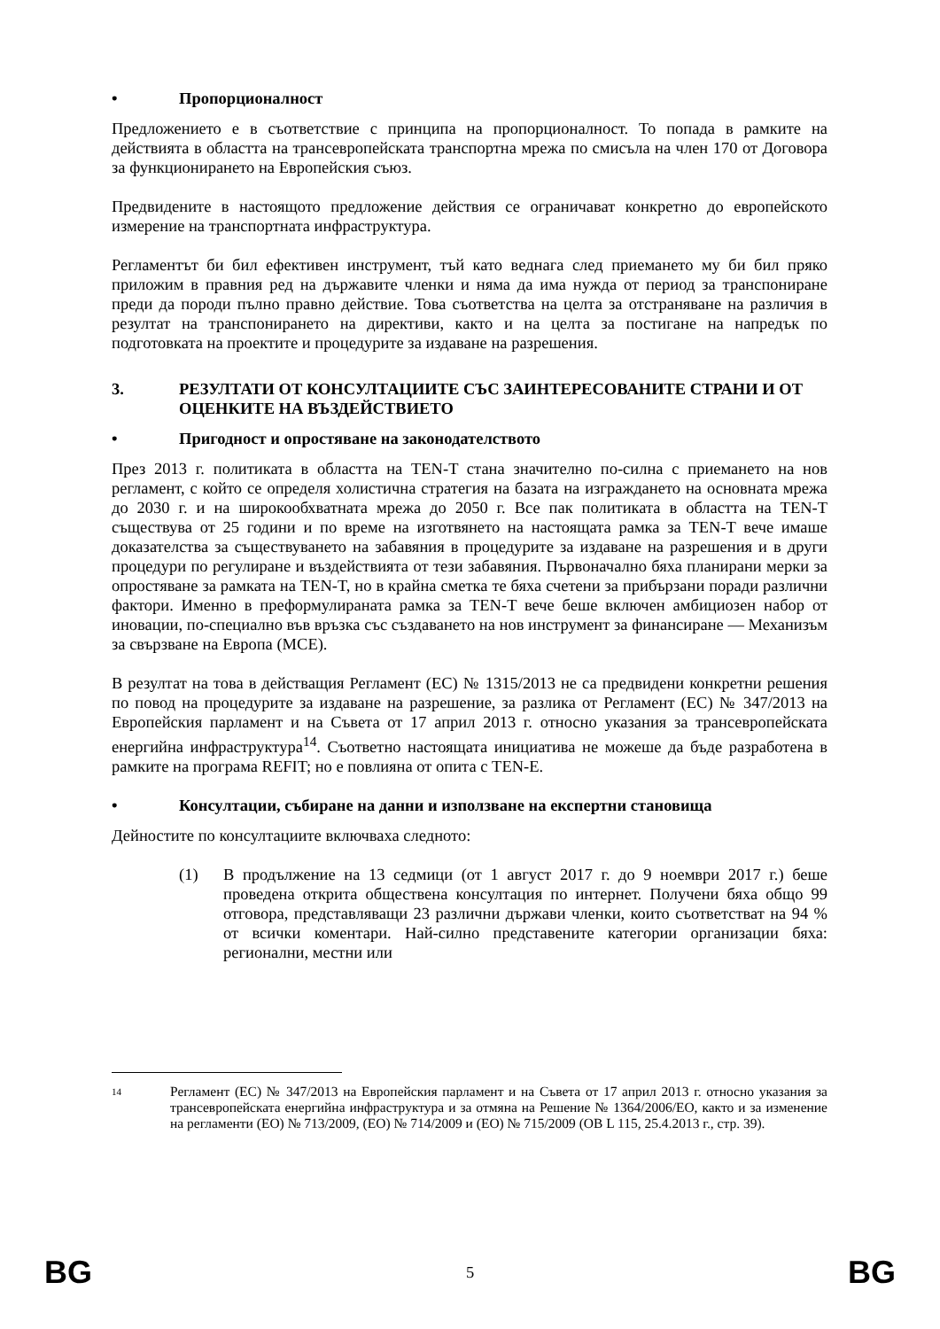• Пропорционалност
Предложението е в съответствие с принципа на пропорционалност. То попада в рамките на действията в областта на трансевропейската транспортна мрежа по смисъла на член 170 от Договора за функционирането на Европейския съюз.
Предвидените в настоящото предложение действия се ограничават конкретно до европейското измерение на транспортната инфраструктура.
Регламентът би бил ефективен инструмент, тъй като веднага след приемането му би бил пряко приложим в правния ред на държавите членки и няма да има нужда от период за транспониране преди да породи пълно правно действие. Това съответства на целта за отстраняване на различия в резултат на транспонирането на директиви, както и на целта за постигане на напредък по подготовката на проектите и процедурите за издаване на разрешения.
3. РЕЗУЛТАТИ ОТ КОНСУЛТАЦИИТЕ СЪС ЗАИНТЕРЕСОВАНИТЕ СТРАНИ И ОТ ОЦЕНКИТЕ НА ВЪЗДЕЙСТВИЕТО
• Пригодност и опростяване на законодателството
През 2013 г. политиката в областта на TEN-T стана значително по-силна с приемането на нов регламент, с който се определя холистична стратегия на базата на изграждането на основната мрежа до 2030 г. и на широкообхватната мрежа до 2050 г. Все пак политиката в областта на TEN-T съществува от 25 години и по време на изготвянето на настоящата рамка за TEN-T вече имаше доказателства за съществуването на забавяния в процедурите за издаване на разрешения и в други процедури по регулиране и въздействията от тези забавяния. Първоначално бяха планирани мерки за опростяване за рамката на TEN-T, но в крайна сметка те бяха счетени за прибързани поради различни фактори. Именно в преформулираната рамка за TEN-T вече беше включен амбициозен набор от иновации, по-специално във връзка със създаването на нов инструмент за финансиране — Механизъм за свързване на Европа (МСЕ).
В резултат на това в действащия Регламент (ЕС) № 1315/2013 не са предвидени конкретни решения по повод на процедурите за издаване на разрешение, за разлика от Регламент (ЕС) № 347/2013 на Европейския парламент и на Съвета от 17 април 2013 г. относно указания за трансевропейската енергийна инфраструктура<sup>14</sup>. Съответно настоящата инициатива не можеше да бъде разработена в рамките на програма REFIT; но е повлияна от опита с TEN-E.
• Консултации, събиране на данни и използване на експертни становища
Дейностите по консултациите включваха следното:
(1) В продължение на 13 седмици (от 1 август 2017 г. до 9 ноември 2017 г.) беше проведена открита обществена консултация по интернет. Получени бяха общо 99 отговора, представляващи 23 различни държави членки, които съответстват на 94 % от всички коментари. Най-силно представените категории организации бяха: регионални, местни или
14 Регламент (ЕС) № 347/2013 на Европейския парламент и на Съвета от 17 април 2013 г. относно указания за трансевропейската енергийна инфраструктура и за отмяна на Решение № 1364/2006/ЕО, както и за изменение на регламенти (ЕО) № 713/2009, (ЕО) № 714/2009 и (ЕО) № 715/2009 (ОВ L 115, 25.4.2013 г., стр. 39).
BG 5 BG